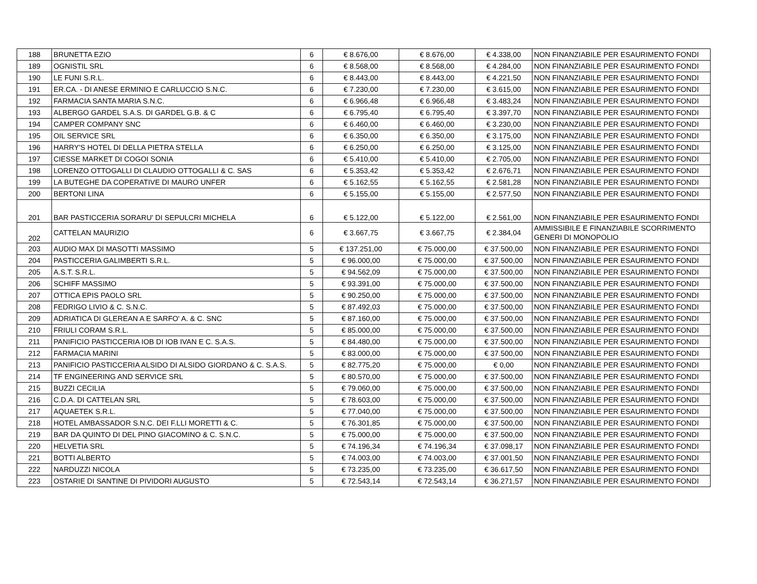| 188 | BRUNETTA EZIO | 6 | € 8.676,00 | € 8.676,00 | € 4.338,00 | NON FINANZIABILE PER ESAURIMENTO FONDI |
| 189 | OGNISTIL SRL | 6 | € 8.568,00 | € 8.568,00 | € 4.284,00 | NON FINANZIABILE PER ESAURIMENTO FONDI |
| 190 | LE FUNI S.R.L. | 6 | € 8.443,00 | € 8.443,00 | € 4.221,50 | NON FINANZIABILE PER ESAURIMENTO FONDI |
| 191 | ER.CA. - DI ANESE ERMINIO E CARLUCCIO S.N.C. | 6 | € 7.230,00 | € 7.230,00 | € 3.615,00 | NON FINANZIABILE PER ESAURIMENTO FONDI |
| 192 | FARMACIA SANTA MARIA S.N.C. | 6 | € 6.966,48 | € 6.966,48 | € 3.483,24 | NON FINANZIABILE PER ESAURIMENTO FONDI |
| 193 | ALBERGO GARDEL S.A.S. DI GARDEL G.B. & C | 6 | € 6.795,40 | € 6.795,40 | € 3.397,70 | NON FINANZIABILE PER ESAURIMENTO FONDI |
| 194 | CAMPER COMPANY SNC | 6 | € 6.460,00 | € 6.460,00 | € 3.230,00 | NON FINANZIABILE PER ESAURIMENTO FONDI |
| 195 | OIL SERVICE SRL | 6 | € 6.350,00 | € 6.350,00 | € 3.175,00 | NON FINANZIABILE PER ESAURIMENTO FONDI |
| 196 | HARRY'S HOTEL DI DELLA PIETRA STELLA | 6 | € 6.250,00 | € 6.250,00 | € 3.125,00 | NON FINANZIABILE PER ESAURIMENTO FONDI |
| 197 | CIESSE MARKET DI COGOI SONIA | 6 | € 5.410,00 | € 5.410,00 | € 2.705,00 | NON FINANZIABILE PER ESAURIMENTO FONDI |
| 198 | LORENZO OTTOGALLI DI CLAUDIO OTTOGALLI & C. SAS | 6 | € 5.353,42 | € 5.353,42 | € 2.676,71 | NON FINANZIABILE PER ESAURIMENTO FONDI |
| 199 | LA BUTEGHE DA COPERATIVE DI MAURO UNFER | 6 | € 5.162,55 | € 5.162,55 | € 2.581,28 | NON FINANZIABILE PER ESAURIMENTO FONDI |
| 200 | BERTONI LINA | 6 | € 5.155,00 | € 5.155,00 | € 2.577,50 | NON FINANZIABILE PER ESAURIMENTO FONDI |
| 201 | BAR PASTICCERIA SORARU' DI SEPULCRI MICHELA | 6 | € 5.122,00 | € 5.122,00 | € 2.561,00 | NON FINANZIABILE PER ESAURIMENTO FONDI |
| 202 | CATTELAN MAURIZIO | 6 | € 3.667,75 | € 3.667,75 | € 2.384,04 | AMMISSIBILE E FINANZIABILE SCORRIMENTO GENERI DI MONOPOLIO |
| 203 | AUDIO MAX DI MASOTTI MASSIMO | 5 | € 137.251,00 | € 75.000,00 | € 37.500,00 | NON FINANZIABILE PER ESAURIMENTO FONDI |
| 204 | PASTICCERIA GALIMBERTI S.R.L. | 5 | € 96.000,00 | € 75.000,00 | € 37.500,00 | NON FINANZIABILE PER ESAURIMENTO FONDI |
| 205 | A.S.T. S.R.L. | 5 | € 94.562,09 | € 75.000,00 | € 37.500,00 | NON FINANZIABILE PER ESAURIMENTO FONDI |
| 206 | SCHIFF MASSIMO | 5 | € 93.391,00 | € 75.000,00 | € 37.500,00 | NON FINANZIABILE PER ESAURIMENTO FONDI |
| 207 | OTTICA EPIS PAOLO SRL | 5 | € 90.250,00 | € 75.000,00 | € 37.500,00 | NON FINANZIABILE PER ESAURIMENTO FONDI |
| 208 | FEDRIGO LIVIO & C. S.N.C. | 5 | € 87.492,03 | € 75.000,00 | € 37.500,00 | NON FINANZIABILE PER ESAURIMENTO FONDI |
| 209 | ADRIATICA DI GLEREAN A E SARFO' A. & C. SNC | 5 | € 87.160,00 | € 75.000,00 | € 37.500,00 | NON FINANZIABILE PER ESAURIMENTO FONDI |
| 210 | FRIULI CORAM S.R.L. | 5 | € 85.000,00 | € 75.000,00 | € 37.500,00 | NON FINANZIABILE PER ESAURIMENTO FONDI |
| 211 | PANIFICIO PASTICCERIA IOB DI IOB IVAN E C. S.A.S. | 5 | € 84.480,00 | € 75.000,00 | € 37.500,00 | NON FINANZIABILE PER ESAURIMENTO FONDI |
| 212 | FARMACIA MARINI | 5 | € 83.000,00 | € 75.000,00 | € 37.500,00 | NON FINANZIABILE PER ESAURIMENTO FONDI |
| 213 | PANIFICIO PASTICCERIA ALSIDO DI ALSIDO GIORDANO & C. S.A.S. | 5 | € 82.775,20 | € 75.000,00 | € 0,00 | NON FINANZIABILE PER ESAURIMENTO FONDI |
| 214 | TF ENGINEERING AND SERVICE SRL | 5 | € 80.570,00 | € 75.000,00 | € 37.500,00 | NON FINANZIABILE PER ESAURIMENTO FONDI |
| 215 | BUZZI CECILIA | 5 | € 79.060,00 | € 75.000,00 | € 37.500,00 | NON FINANZIABILE PER ESAURIMENTO FONDI |
| 216 | C.D.A. DI CATTELAN SRL | 5 | € 78.603,00 | € 75.000,00 | € 37.500,00 | NON FINANZIABILE PER ESAURIMENTO FONDI |
| 217 | AQUAETEK S.R.L. | 5 | € 77.040,00 | € 75.000,00 | € 37.500,00 | NON FINANZIABILE PER ESAURIMENTO FONDI |
| 218 | HOTEL AMBASSADOR S.N.C. DEI F.LLI MORETTI & C. | 5 | € 76.301,85 | € 75.000,00 | € 37.500,00 | NON FINANZIABILE PER ESAURIMENTO FONDI |
| 219 | BAR DA QUINTO DI DEL PINO GIACOMINO & C. S.N.C. | 5 | € 75.000,00 | € 75.000,00 | € 37.500,00 | NON FINANZIABILE PER ESAURIMENTO FONDI |
| 220 | HELVETIA SRL | 5 | € 74.196,34 | € 74.196,34 | € 37.098,17 | NON FINANZIABILE PER ESAURIMENTO FONDI |
| 221 | BOTTI ALBERTO | 5 | € 74.003,00 | € 74.003,00 | € 37.001,50 | NON FINANZIABILE PER ESAURIMENTO FONDI |
| 222 | NARDUZZI NICOLA | 5 | € 73.235,00 | € 73.235,00 | € 36.617,50 | NON FINANZIABILE PER ESAURIMENTO FONDI |
| 223 | OSTARIE DI SANTINE DI PIVIDORI AUGUSTO | 5 | € 72.543,14 | € 72.543,14 | € 36.271,57 | NON FINANZIABILE PER ESAURIMENTO FONDI |